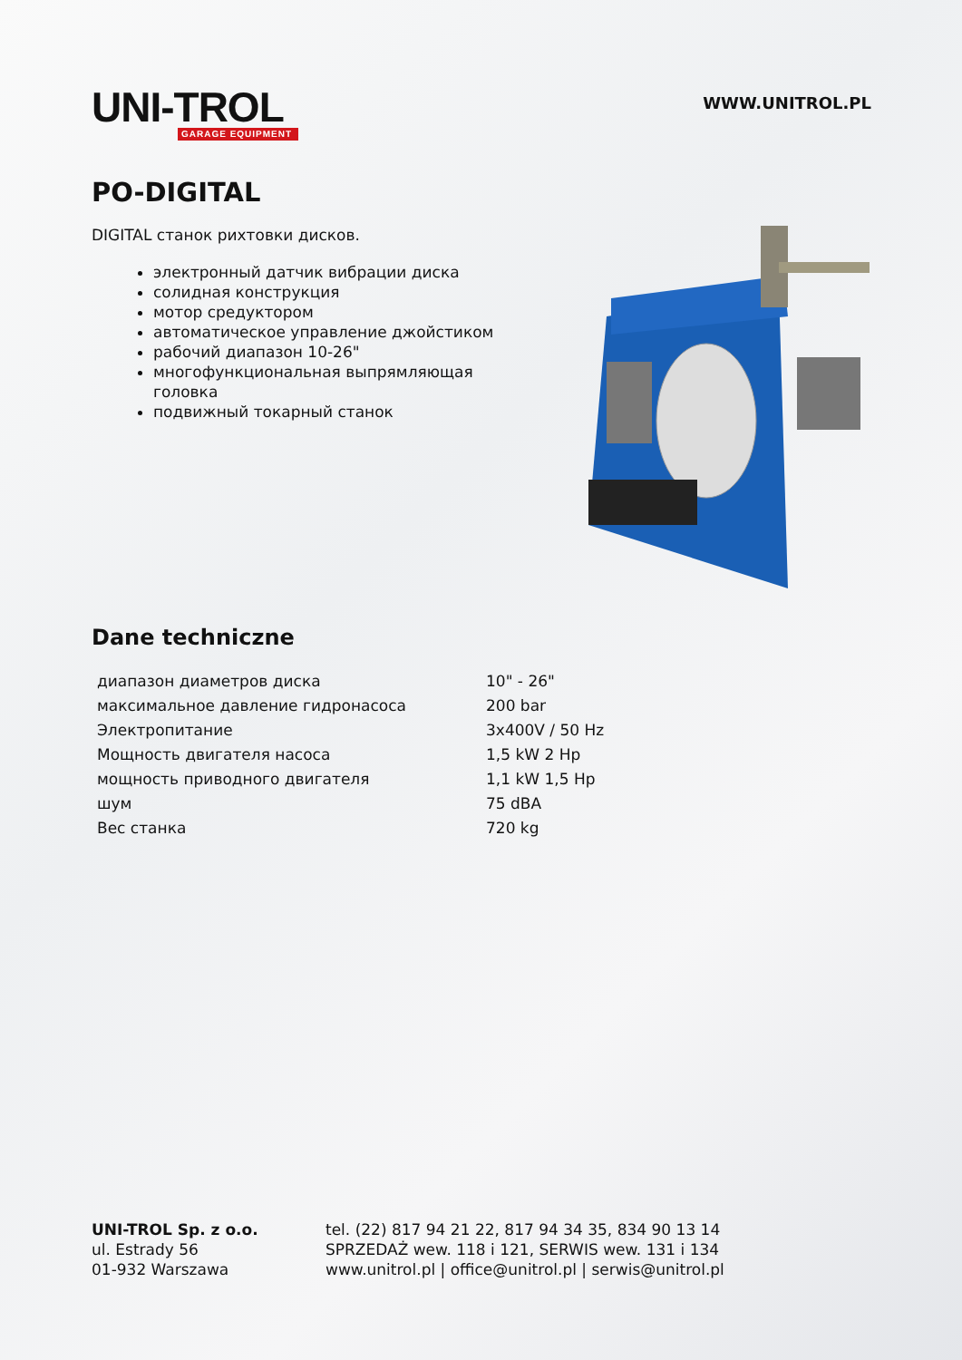UNI-TROL
GARAGE EQUIPMENT
WWW.UNITROL.PL
PO-DIGITAL
DIGITAL станок рихтовки дисков.
электронный датчик вибрации диска
солидная конструкция
мотор средуктором
автоматическое управление джойстиком
рабочий диапазон 10-26"
многофункциональная выпрямляющая головка
подвижный токарный станок
Dane techniczne
| диапазон диаметров диска | 10" - 26" |
| максимальное давление гидронасоса | 200 bar |
| Электропитание | 3x400V / 50 Hz |
| Мощность двигателя насоса | 1,5 kW 2 Hp |
| мощность приводного двигателя | 1,1 kW 1,5 Hp |
| шум | 75 dBA |
| Вес станка | 720 kg |
UNI-TROL Sp. z o.o.
ul. Estrady 56
01-932 Warszawa
tel. (22) 817 94 21 22, 817 94 34 35, 834 90 13 14
SPRZEDAŻ wew. 118 i 121, SERWIS wew. 131 i 134
www.unitrol.pl | office@unitrol.pl | serwis@unitrol.pl